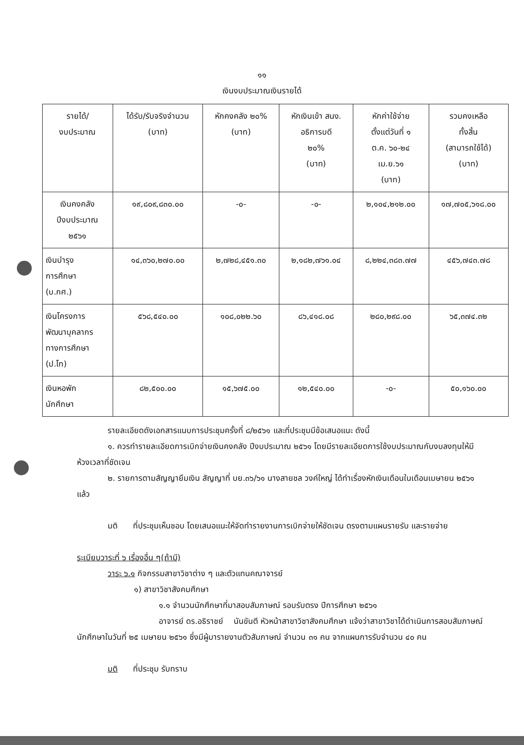๑๑
เงินงบประมาณเงินรายได้
| รายได้/ งบประมาณ | ได้รับ/รับจริงจำนวน (บาท) | หักคงคลัง ๒๐% (บาท) | หักเงินเข้า สนง. อธิการบดี ๒๐% (บาท) | หักค่าใช้จ่าย ตั้งแต่วันที่ ๑ ต.ค. ๖๐-๒๔ เม.ย.๖๑ (บาท) | รวมคงเหลือ ทั้งสิ้น (สามารถใช้ได้) (บาท) |
| --- | --- | --- | --- | --- | --- |
| เงินคงคลัง ปีงบประมาณ ๒๕๖๑ | ๑๙,๘๐๙,๘๓๐.๐๐ | -๐- | -๐- | ๒,๑๐๔,๒๑๒.๐๐ | ๑๗,๗๐๕,๖๑๘.๐๐ |
| เงินบำรุง การศึกษา (บ.กศ.) | ๑๔,๓๖๐,๒๗๐.๐๐ | ๒,๗๒๘,๔๕๑.๓๐ | ๒,๑๘๒,๗๖๑.๐๔ | ๘,๒๒๔,๓๘๓.๗๗ | ๔๕๖,๗๔๓.๗๘ |
| เงินโครงการ พัฒนาบุคลากร ทางการศึกษา (ป.โท) | ๕๖๘,๕๔๐.๐๐ | ๑๐๘,๐๒๒.๖๐ | ๘๖,๔๑๘.๐๘ | ๒๘๐,๒๙๘.๐๐ | ๖๕,๓๗๔.๓๒ |
| เงินหอพัก นักศึกษา | ๘๒,๕๐๐.๐๐ | ๑๕,๖๗๕.๐๐ | ๑๒,๕๔๐.๐๐ | -๐- | ๕๐,๑๖๐.๐๐ |
รายละเอียดดังเอกสารแนบการประชุมครั้งที่ ๘/๒๕๖๑ และที่ประชุมมีข้อเสนอแนะ ดังนี้
๑. ควรทำรายละเอียดการเบิกจ่ายเงินคงคลัง ปีงบประมาณ ๒๕๖๑ โดยมีรายละเอียดการใช้งบประมาณกับงบลงทุนให้มีห้วงเวลาที่ชัดเจน
๒. รายการตามสัญญายืมเงิน สัญญาที่ บย.๓๖/๖๑ นางสายชล วงค์ใหญ่ ได้ทำเรื่องหักเงินเดือนในเดือนเมษายน ๒๕๖๑ แล้ว
มติ ที่ประชุมเห็นชอบ โดยเสนอแนะให้จัดทำรายงานการเบิกจ่ายให้ชัดเจน ตรงตามแผนรายรับ และรายจ่าย
ระเบียบวาระที่ ๖ เรื่องอื่น ๆ(ถ้ามี)
วาระ ๖.๑ กิจกรรมสาขาวิชาต่าง ๆ และตัวแทนคณาจารย์
๑) สาขาวิชาสังคมศึกษา
๑.๑ จำนวนนักศึกษาที่มาสอบสัมภาษณ์ รอบรับตรง ปีการศึกษา ๒๕๖๑
อาจารย์ ดร.อธิราชย์ นันขันตี หัวหน้าสาขาวิชาสังคมศึกษา แจ้งว่าสาขาวิชาได้ดำเนินการสอบสัมภาษณ์นักศึกษาในวันที่ ๒๕ เมษายน ๒๕๖๑ ซึ่งมีผู้มารายงานตัวสัมภาษณ์ จำนวน ๓๑ คน จากแผนการรับจำนวน ๔๐ คน
มติ ที่ประชุม รับทราบ